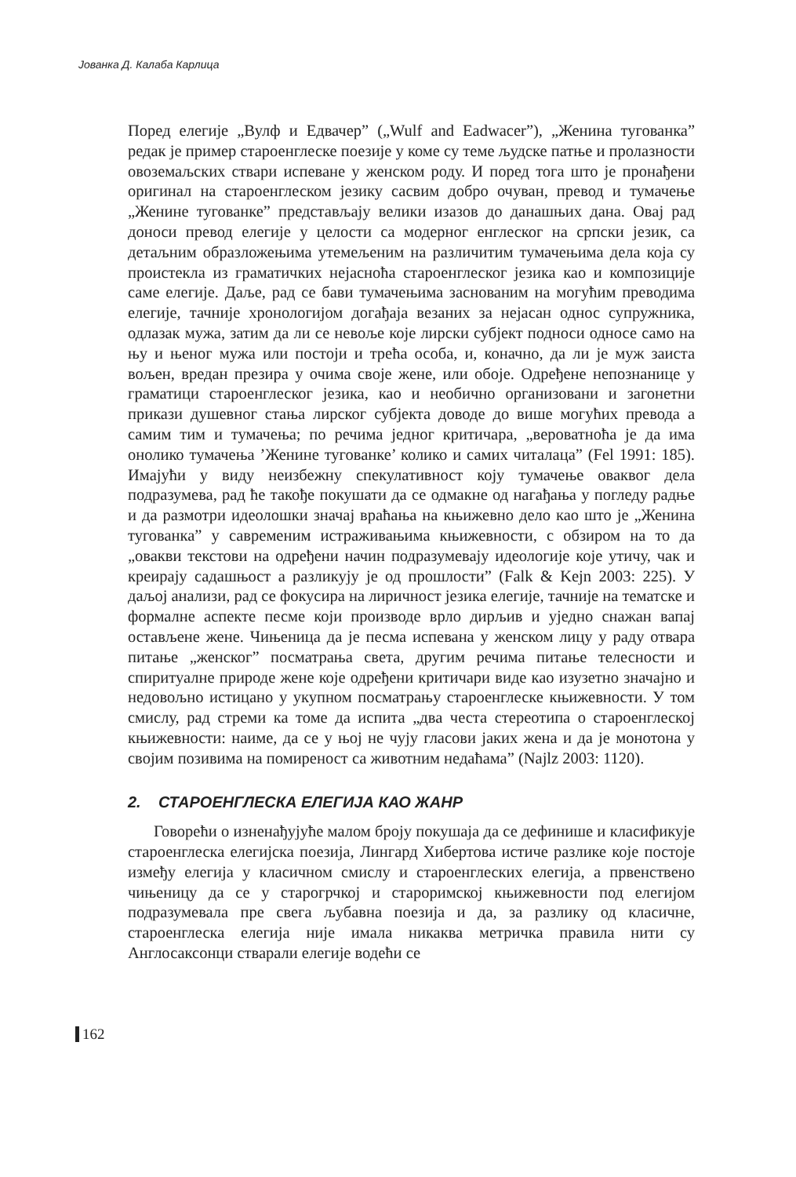Јованка Д. Калаба Карлица
Поред елегије „Вулф и Едвачер” („Wulf and Eadwacer”), „Женина тугованка” редак је пример староенглеске поезије у коме су теме људске патње и пролазности овоземаљских ствари испеване у женском роду. И поред тога што је пронађени оригинал на староенглеском језику сасвим добро очуван, превод и тумачење „Женине тугованке” представљају велики изазов до данашњих дана. Овај рад доноси превод елегије у целости са модерног енглеског на српски језик, са детаљним образложењима утемељеним на различитим тумачењима дела која су проистекла из граматичких нејасноћа староенглеског језика као и композиције саме елегије. Даље, рад се бави тумачењима заснованим на могућим преводима елегије, тачније хронологијом догађаја везаних за нејасан однос супружника, одлазак мужа, затим да ли се невоље које лирски субјект подноси односе само на њу и њеног мужа или постоји и трећа особа, и, коначно, да ли је муж заиста вољен, вредан презира у очима своје жене, или обоје. Одређене непознанице у граматици староенглеског језика, као и необично организовани и загонетни прикази душевног стања лирског субјекта доводе до више могућих превода а самим тим и тумачења; по речима једног критичара, „вероватноћа је да има онолико тумачења ’Женине тугованке’ колико и самих читалаца” (Fel 1991: 185). Имајући у виду неизбежну спекулативност коју тумачење оваквог дела подразумева, рад ће такође покушати да се одмакне од нагађања у погледу радње и да размотри идеолошки значај враћања на књижевно дело као што је „Женина тугованка” у савременим истраживањима књижевности, с обзиром на то да „овакви текстови на одређени начин подразумевају идеологије које утичу, чак и креирају садашњост а разликују је од прошлости” (Falk & Kejn 2003: 225). У даљој анализи, рад се фокусира на лиричност језика елегије, тачније на тематске и формалне аспекте песме који производе врло дирљив и уједно снажан вапај остављене жене. Чињеница да је песма испевана у женском лицу у раду отвара питање „женског” посматрања света, другим речима питање телесности и спиритуалне природе жене које одређени критичари виде као изузетно значајно и недовољно истицано у укупном посматрању староенглеске књижевности. У том смислу, рад стреми ка томе да испита „два честа стереотипа о староенглеској књижевности: наиме, да се у њој не чују гласови јаких жена и да је монотона у својим позивима на помиреност са животним недаћама” (Najlz 2003: 1120).
2. СТАРОЕНГЛЕСКА ЕЛЕГИЈА КАО ЖАНР
Говорећи о изненађујуће малом броју покушаја да се дефинише и класификује староенглеска елегијска поезија, Лингард Хибертова истиче разлике које постоје између елегија у класичном смислу и староенглеских елегија, а првенствено чињеницу да се у старогрчкој и староримској књижевности под елегијом подразумевала пре свега љубавна поезија и да, за разлику од класичне, староенглеска елегија није имала никаква метричка правила нити су Англосаксонци стварали елегије водећи се
162